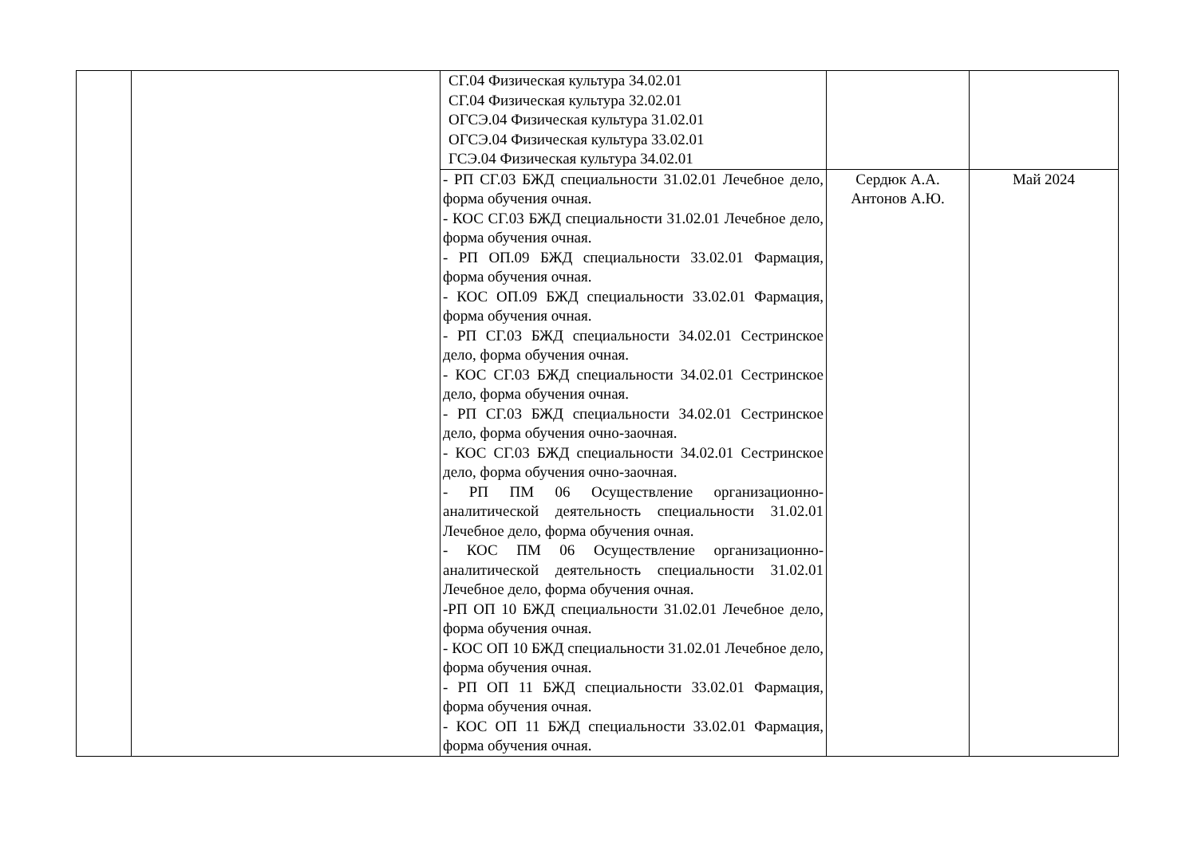| | | СГ.04 Физическая культура 34.02.01 СГ.04 Физическая культура 32.02.01 ОГСЭ.04 Физическая культура 31.02.01 ОГСЭ.04 Физическая культура 33.02.01 ГСЭ.04 Физическая культура 34.02.01 | | |
| | | - РП СГ.03 БЖД специальности 31.02.01 Лечебное дело, форма обучения очная. - КОС СГ.03 БЖД специальности 31.02.01 Лечебное дело, форма обучения очная. - РП ОП.09 БЖД специальности 33.02.01 Фармация, форма обучения очная. - КОС ОП.09 БЖД специальности 33.02.01 Фармация, форма обучения очная. - РП СГ.03 БЖД специальности 34.02.01 Сестринское дело, форма обучения очная. - КОС СГ.03 БЖД специальности 34.02.01 Сестринское дело, форма обучения очная. - РП СГ.03 БЖД специальности 34.02.01 Сестринское дело, форма обучения очно-заочная. - КОС СГ.03 БЖД специальности 34.02.01 Сестринское дело, форма обучения очно-заочная. - РП ПМ 06 Осуществление организационно-аналитической деятельность специальности 31.02.01 Лечебное дело, форма обучения очная. - КОС ПМ 06 Осуществление организационно-аналитической деятельность специальности 31.02.01 Лечебное дело, форма обучения очная. -РП ОП 10 БЖД специальности 31.02.01 Лечебное дело, форма обучения очная. - КОС ОП 10 БЖД специальности 31.02.01 Лечебное дело, форма обучения очная. - РП ОП 11 БЖД специальности 33.02.01 Фармация, форма обучения очная. - КОС ОП 11 БЖД специальности 33.02.01 Фармация, форма обучения очная. | Сердюк А.А. Антонов А.Ю. | Май 2024 |